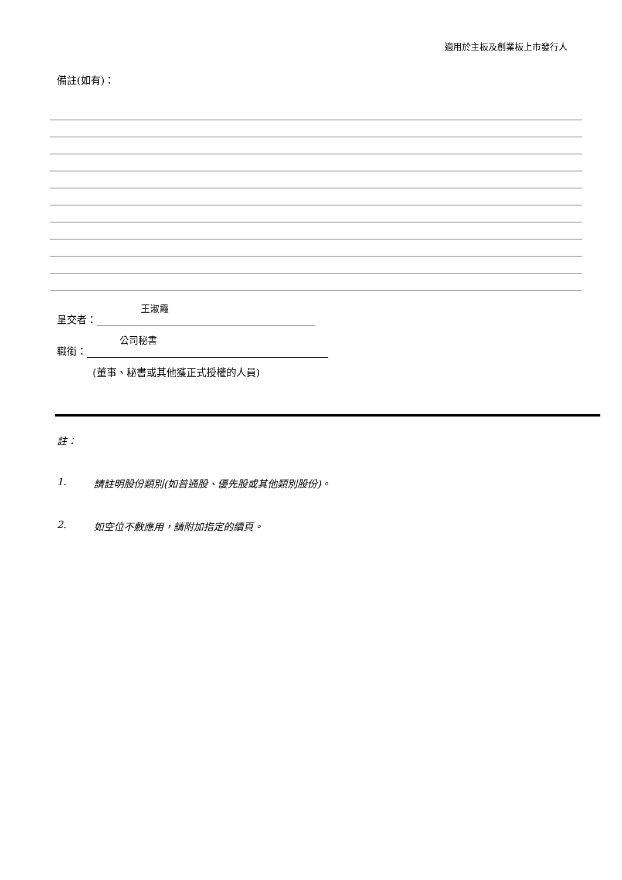適用於主板及創業板上市發行人
備註(如有)：
王淑霞
呈交者：
公司秘書
職銜：
(董事、秘書或其他獲正式授權的人員)
註：
1. 請註明股份類別(如普通股、優先股或其他類別股份)。
2. 如空位不敷應用，請附加指定的續頁。